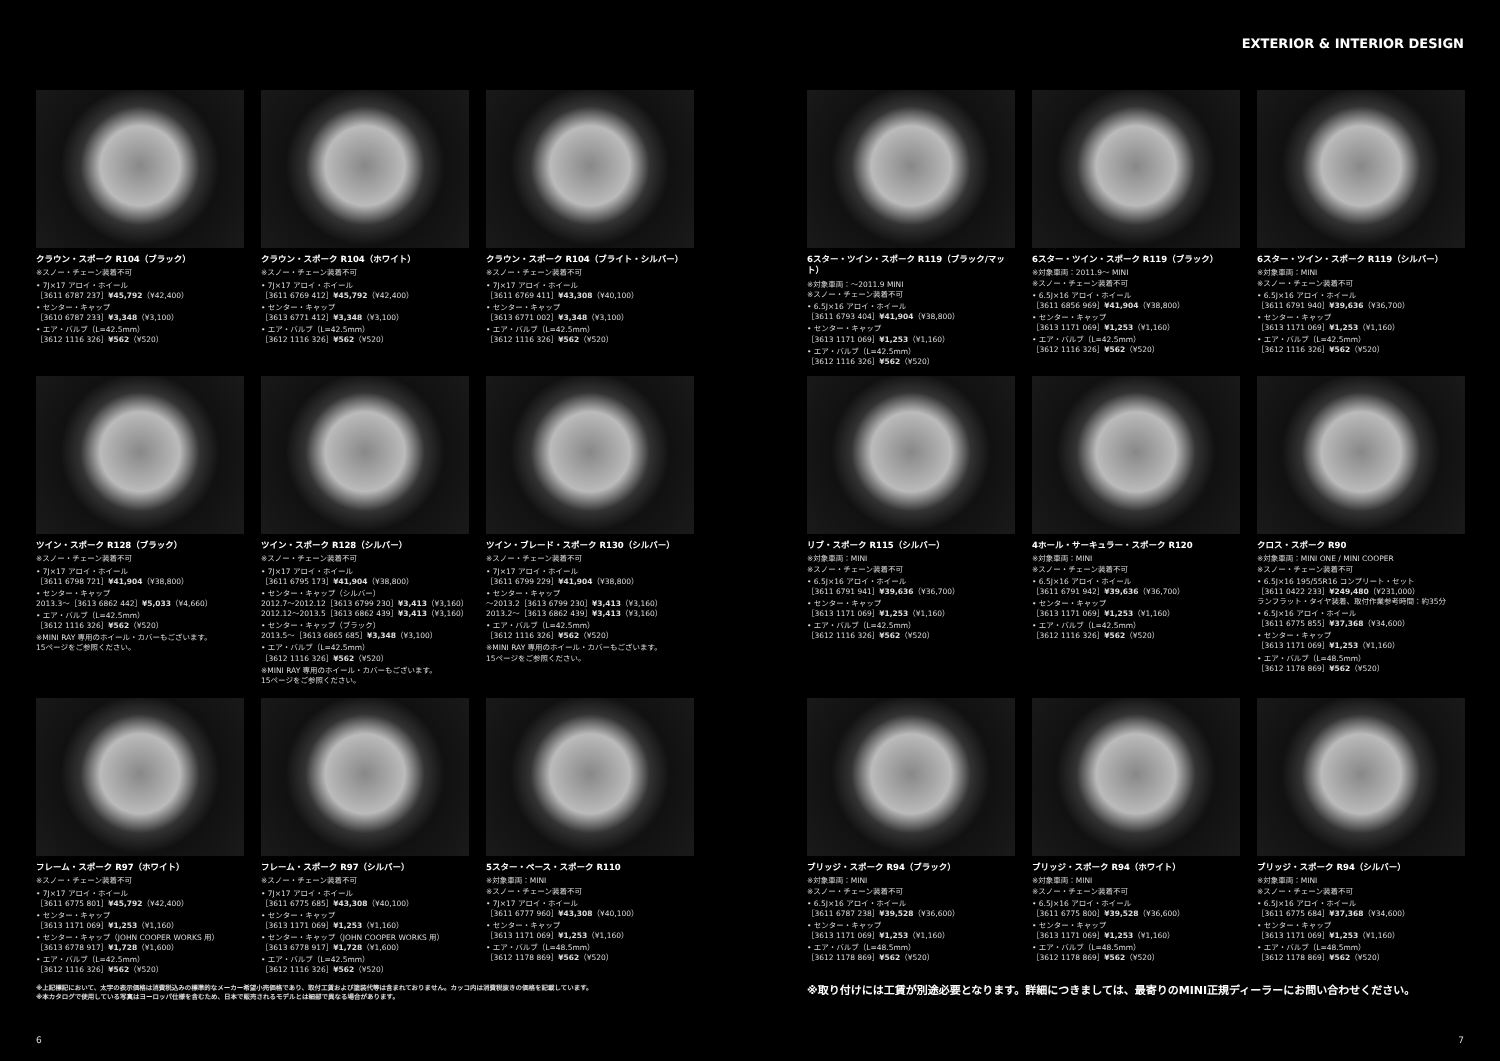クラウン・スポーク R104（ブラック）
※スノー・チェーン装着不可
• 7J×17 アロイ・ホイール
［3611 6787 237］¥45,792（¥42,400）
• センター・キャップ
［3610 6787 233］¥3,348（¥3,100）
• エア・バルブ（L=42.5mm）
［3612 1116 326］¥562（¥520）
クラウン・スポーク R104（ホワイト）
※スノー・チェーン装着不可
• 7J×17 アロイ・ホイール
［3611 6769 412］¥45,792（¥42,400）
• センター・キャップ
［3613 6771 412］¥3,348（¥3,100）
• エア・バルブ（L=42.5mm）
［3612 1116 326］¥562（¥520）
クラウン・スポーク R104（ブライト・シルバー）
※スノー・チェーン装着不可
• 7J×17 アロイ・ホイール
［3611 6769 411］¥43,308（¥40,100）
• センター・キャップ
［3613 6771 002］¥3,348（¥3,100）
• エア・バルブ（L=42.5mm）
［3612 1116 326］¥562（¥520）
ツイン・スポーク R128（ブラック）
※スノー・チェーン装着不可
• 7J×17 アロイ・ホイール
［3611 6798 721］¥41,904（¥38,800）
• センター・キャップ
2013.3～［3613 6862 442］¥5,033（¥4,660）
• エア・バルブ（L=42.5mm）
［3612 1116 326］¥562（¥520）
※MINI RAY 専用のホイール・カバーもございます。
15ページをご参照ください。
ツイン・スポーク R128（シルバー）
※スノー・チェーン装着不可
• 7J×17 アロイ・ホイール
［3611 6795 173］¥41,904（¥38,800）
• センター・キャップ（シルバー）
2012.7～2012.12［3613 6799 230］¥3,413（¥3,160）
2012.12～2013.5［3613 6862 439］¥3,413（¥3,160）
• センター・キャップ（ブラック）
2013.5～［3613 6865 685］¥3,348（¥3,100）
• エア・バルブ（L=42.5mm）
［3612 1116 326］¥562（¥520）
※MINI RAY 専用のホイール・カバーもございます。
15ページをご参照ください。
ツイン・ブレード・スポーク R130（シルバー）
※スノー・チェーン装着不可
• 7J×17 アロイ・ホイール
［3611 6799 229］¥41,904（¥38,800）
• センター・キャップ
～2013.2［3613 6799 230］¥3,413（¥3,160）
2013.2～［3613 6862 439］¥3,413（¥3,160）
• エア・バルブ（L=42.5mm）
［3612 1116 326］¥562（¥520）
※MINI RAY 専用のホイール・カバーもございます。
15ページをご参照ください。
フレーム・スポーク R97（ホワイト）
※スノー・チェーン装着不可
• 7J×17 アロイ・ホイール
［3611 6775 801］¥45,792（¥42,400）
• センター・キャップ
［3613 1171 069］¥1,253（¥1,160）
• センター・キャップ（JOHN COOPER WORKS 用）
［3613 6778 917］¥1,728（¥1,600）
• エア・バルブ（L=42.5mm）
［3612 1116 326］¥562（¥520）
フレーム・スポーク R97（シルバー）
※スノー・チェーン装着不可
• 7J×17 アロイ・ホイール
［3611 6775 685］¥43,308（¥40,100）
• センター・キャップ
［3613 1171 069］¥1,253（¥1,160）
• センター・キャップ（JOHN COOPER WORKS 用）
［3613 6778 917］¥1,728（¥1,600）
• エア・バルブ（L=42.5mm）
［3612 1116 326］¥562（¥520）
5スター・ペース・スポーク R110
※対象車両：MINI
※スノー・チェーン装着不可
• 7J×17 アロイ・ホイール
［3611 6777 960］¥43,308（¥40,100）
• センター・キャップ
［3613 1171 069］¥1,253（¥1,160）
• エア・バルブ（L=48.5mm）
［3612 1178 869］¥562（¥520）
※上記標記において、太字の表示価格は消費税込みの標準的なメーカー希望小売価格であり、取付工賃および塗装代等は含まれておりません。カッコ内は消費税抜きの価格を記載しています。
※本カタログで使用している写真はヨーロッパ仕様を含むため、日本で販売されるモデルとは細部で異なる場合があります。
6
EXTERIOR & INTERIOR DESIGN
6スター・ツイン・スポーク R119（ブラック/マット）
※対象車両：～2011.9 MINI
※スノー・チェーン装着不可
• 6.5J×16 アロイ・ホイール
［3611 6793 404］¥41,904（¥38,800）
• センター・キャップ
［3613 1171 069］¥1,253（¥1,160）
• エア・バルブ（L=42.5mm）
［3612 1116 326］¥562（¥520）
6スター・ツイン・スポーク R119（ブラック）
※対象車両：2011.9～ MINI
※スノー・チェーン装着不可
• 6.5J×16 アロイ・ホイール
［3611 6856 969］¥41,904（¥38,800）
• センター・キャップ
［3613 1171 069］¥1,253（¥1,160）
• エア・バルブ（L=42.5mm）
［3612 1116 326］¥562（¥520）
6スター・ツイン・スポーク R119（シルバー）
※対象車両：MINI
※スノー・チェーン装着不可
• 6.5J×16 アロイ・ホイール
［3611 6791 940］¥39,636（¥36,700）
• センター・キャップ
［3613 1171 069］¥1,253（¥1,160）
• エア・バルブ（L=42.5mm）
［3612 1116 326］¥562（¥520）
リブ・スポーク R115（シルバー）
※対象車両：MINI
※スノー・チェーン装着不可
• 6.5J×16 アロイ・ホイール
［3611 6791 941］¥39,636（¥36,700）
• センター・キャップ
［3613 1171 069］¥1,253（¥1,160）
• エア・バルブ（L=42.5mm）
［3612 1116 326］¥562（¥520）
4ホール・サーキュラー・スポーク R120
※対象車両：MINI
※スノー・チェーン装着不可
• 6.5J×16 アロイ・ホイール
［3611 6791 942］¥39,636（¥36,700）
• センター・キャップ
［3613 1171 069］¥1,253（¥1,160）
• エア・バルブ（L=42.5mm）
［3612 1116 326］¥562（¥520）
クロス・スポーク R90
※対象車両：MINI ONE / MINI COOPER
※スノー・チェーン装着不可
• 6.5J×16 195/55R16 コンプリート・セット
［3611 0422 233］¥249,480（¥231,000）
ランフラット・タイヤ装着、取付作業参考時間：約35分
• 6.5J×16 アロイ・ホイール
［3611 6775 855］¥37,368（¥34,600）
• センター・キャップ
［3613 1171 069］¥1,253（¥1,160）
• エア・バルブ（L=48.5mm）
［3612 1178 869］¥562（¥520）
ブリッジ・スポーク R94（ブラック）
※対象車両：MINI
※スノー・チェーン装着不可
• 6.5J×16 アロイ・ホイール
［3611 6787 238］¥39,528（¥36,600）
• センター・キャップ
［3613 1171 069］¥1,253（¥1,160）
• エア・バルブ（L=48.5mm）
［3612 1178 869］¥562（¥520）
ブリッジ・スポーク R94（ホワイト）
※対象車両：MINI
※スノー・チェーン装着不可
• 6.5J×16 アロイ・ホイール
［3611 6775 800］¥39,528（¥36,600）
• センター・キャップ
［3613 1171 069］¥1,253（¥1,160）
• エア・バルブ（L=48.5mm）
［3612 1178 869］¥562（¥520）
ブリッジ・スポーク R94（シルバー）
※対象車両：MINI
※スノー・チェーン装着不可
• 6.5J×16 アロイ・ホイール
［3611 6775 684］¥37,368（¥34,600）
• センター・キャップ
［3613 1171 069］¥1,253（¥1,160）
• エア・バルブ（L=48.5mm）
［3612 1178 869］¥562（¥520）
※取り付けには工賃が別途必要となります。詳細につきましては、最寄りのMINI正規ディーラーにお問い合わせください。
7